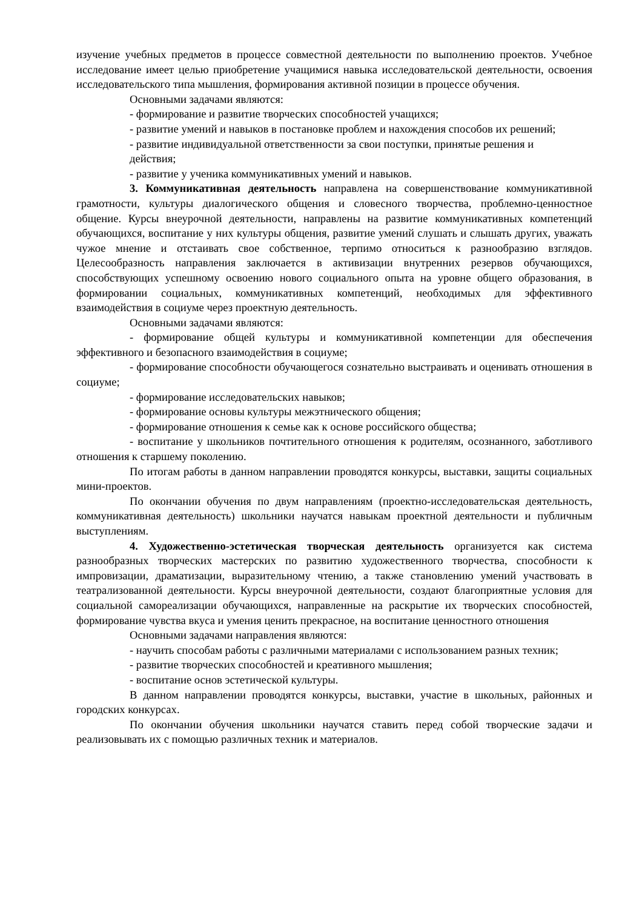изучение учебных предметов в процессе совместной деятельности по выполнению проектов. Учебное исследование имеет целью приобретение учащимися навыка исследовательской деятельности, освоения исследовательского типа мышления, формирования активной позиции в процессе обучения.
Основными задачами являются:
- формирование и развитие творческих способностей учащихся;
- развитие умений и навыков в постановке проблем и нахождения способов их решений;
- развитие индивидуальной ответственности за свои поступки, принятые решения и
действия;
- развитие у ученика коммуникативных умений и навыков.
3. Коммуникативная деятельность направлена на совершенствование коммуникативной грамотности, культуры диалогического общения и словесного творчества, проблемно-ценностное общение. Курсы внеурочной деятельности, направлены на развитие коммуникативных компетенций обучающихся, воспитание у них культуры общения, развитие умений слушать и слышать других, уважать чужое мнение и отстаивать свое собственное, терпимо относиться к разнообразию взглядов. Целесообразность направления заключается в активизации внутренних резервов обучающихся, способствующих успешному освоению нового социального опыта на уровне общего образования, в формировании социальных, коммуникативных компетенций, необходимых для эффективного взаимодействия в социуме через проектную деятельность.
Основными задачами являются:
- формирование общей культуры и коммуникативной компетенции для обеспечения эффективного и безопасного взаимодействия в социуме;
- формирование способности обучающегося сознательно выстраивать и оценивать отношения в социуме;
- формирование исследовательских навыков;
- формирование основы культуры межэтнического общения;
- формирование отношения к семье как к основе российского общества;
- воспитание у школьников почтительного отношения к родителям, осознанного, заботливого отношения к старшему поколению.
По итогам работы в данном направлении проводятся конкурсы, выставки, защиты социальных мини-проектов.
По окончании обучения по двум направлениям (проектно-исследовательская деятельность, коммуникативная деятельность) школьники научатся навыкам проектной деятельности и публичным выступлениям.
4. Художественно-эстетическая творческая деятельность организуется как система разнообразных творческих мастерских по развитию художественного творчества, способности к импровизации, драматизации, выразительному чтению, а также становлению умений участвовать в театрализованной деятельности. Курсы внеурочной деятельности, создают благоприятные условия для социальной самореализации обучающихся, направленные на раскрытие их творческих способностей, формирование чувства вкуса и умения ценить прекрасное, на воспитание ценностного отношения
Основными задачами направления являются:
- научить способам работы с различными материалами с использованием разных техник;
- развитие творческих способностей и креативного мышления;
- воспитание основ эстетической культуры.
В данном направлении проводятся конкурсы, выставки, участие в школьных, районных и городских конкурсах.
По окончании обучения школьники научатся ставить перед собой творческие задачи и реализовывать их с помощью различных техник и материалов.